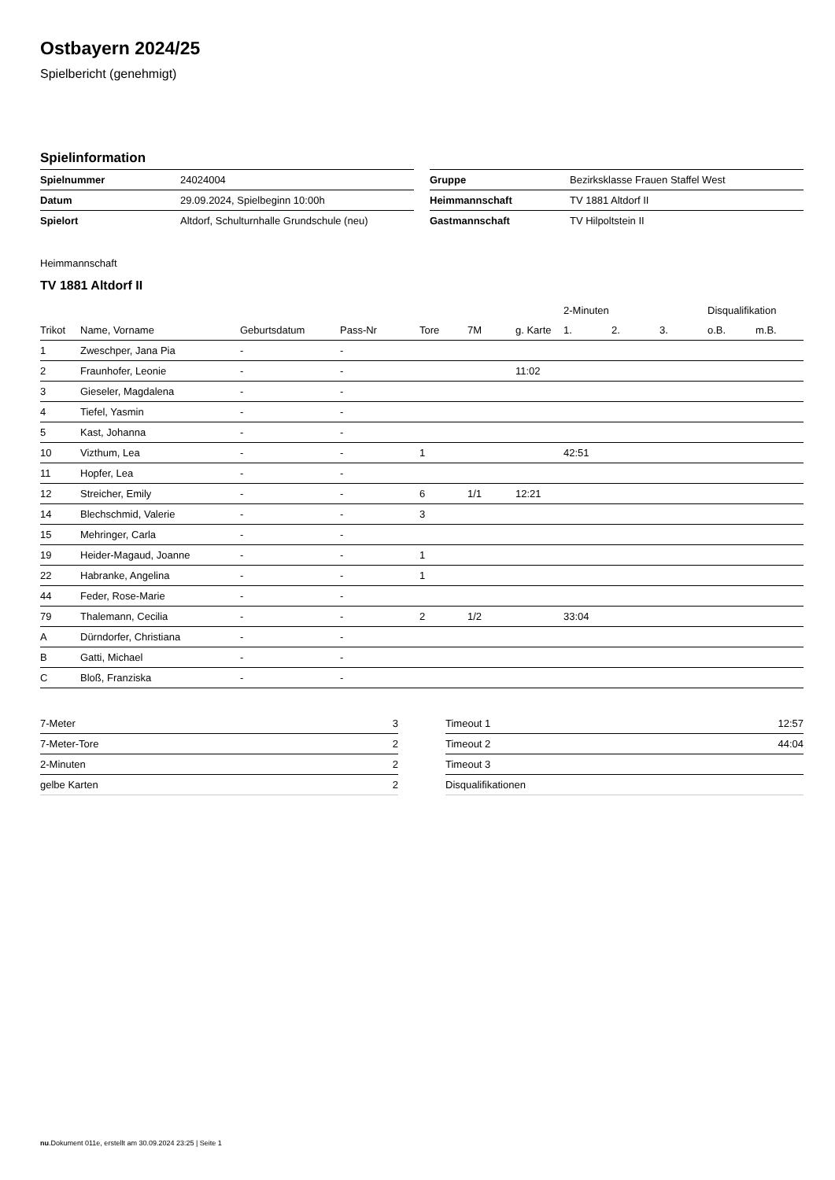Ostbayern 2024/25
Spielbericht (genehmigt)
Spielinformation
| Spielnummer | 24024004 |
| Datum | 29.09.2024, Spielbeginn 10:00h |
| Spielort | Altdorf, Schulturnhalle Grundschule (neu) |
| Gruppe | Bezirksklasse Frauen Staffel West |
| Heimmannschaft | TV 1881 Altdorf II |
| Gastmannschaft | TV Hilpoltstein II |
Heimmannschaft
TV 1881 Altdorf II
| | | | | | | | 2-Minuten | | | Disqualifikation | |
| --- | --- | --- | --- | --- | --- | --- | --- | --- | --- | --- | --- |
| Trikot | Name, Vorname | Geburtsdatum | Pass-Nr | Tore | 7M | g. Karte | 1. | 2. | 3. | o.B. | m.B. |
| 1 | Zweschper, Jana Pia | - | - | | | | | | | | |
| 2 | Fraunhofer, Leonie | - | - | | | 11:02 | | | | | |
| 3 | Gieseler, Magdalena | - | - | | | | | | | | |
| 4 | Tiefel, Yasmin | - | - | | | | | | | | |
| 5 | Kast, Johanna | - | - | | | | | | | | |
| 10 | Vizthum, Lea | - | - | 1 | | | 42:51 | | | | |
| 11 | Hopfer, Lea | - | - | | | | | | | | |
| 12 | Streicher, Emily | - | - | 6 | 1/1 | 12:21 | | | | | |
| 14 | Blechschmid, Valerie | - | - | 3 | | | | | | | |
| 15 | Mehringer, Carla | - | - | | | | | | | | |
| 19 | Heider-Magaud, Joanne | - | - | 1 | | | | | | | |
| 22 | Habranke, Angelina | - | - | 1 | | | | | | | |
| 44 | Feder, Rose-Marie | - | - | | | | | | | | |
| 79 | Thalemann, Cecilia | - | - | 2 | 1/2 | | 33:04 | | | | |
| A | Dürndorfer, Christiana | - | - | | | | | | | | |
| B | Gatti, Michael | - | - | | | | | | | | |
| C | Bloß, Franziska | - | - | | | | | | | | |
| 7-Meter | 3 |
| 7-Meter-Tore | 2 |
| 2-Minuten | 2 |
| gelbe Karten | 2 |
| Timeout 1 | 12:57 |
| Timeout 2 | 44:04 |
| Timeout 3 | |
| Disqualifikationen | |
nu.Dokument 011e, erstellt am 30.09.2024 23:25 | Seite 1